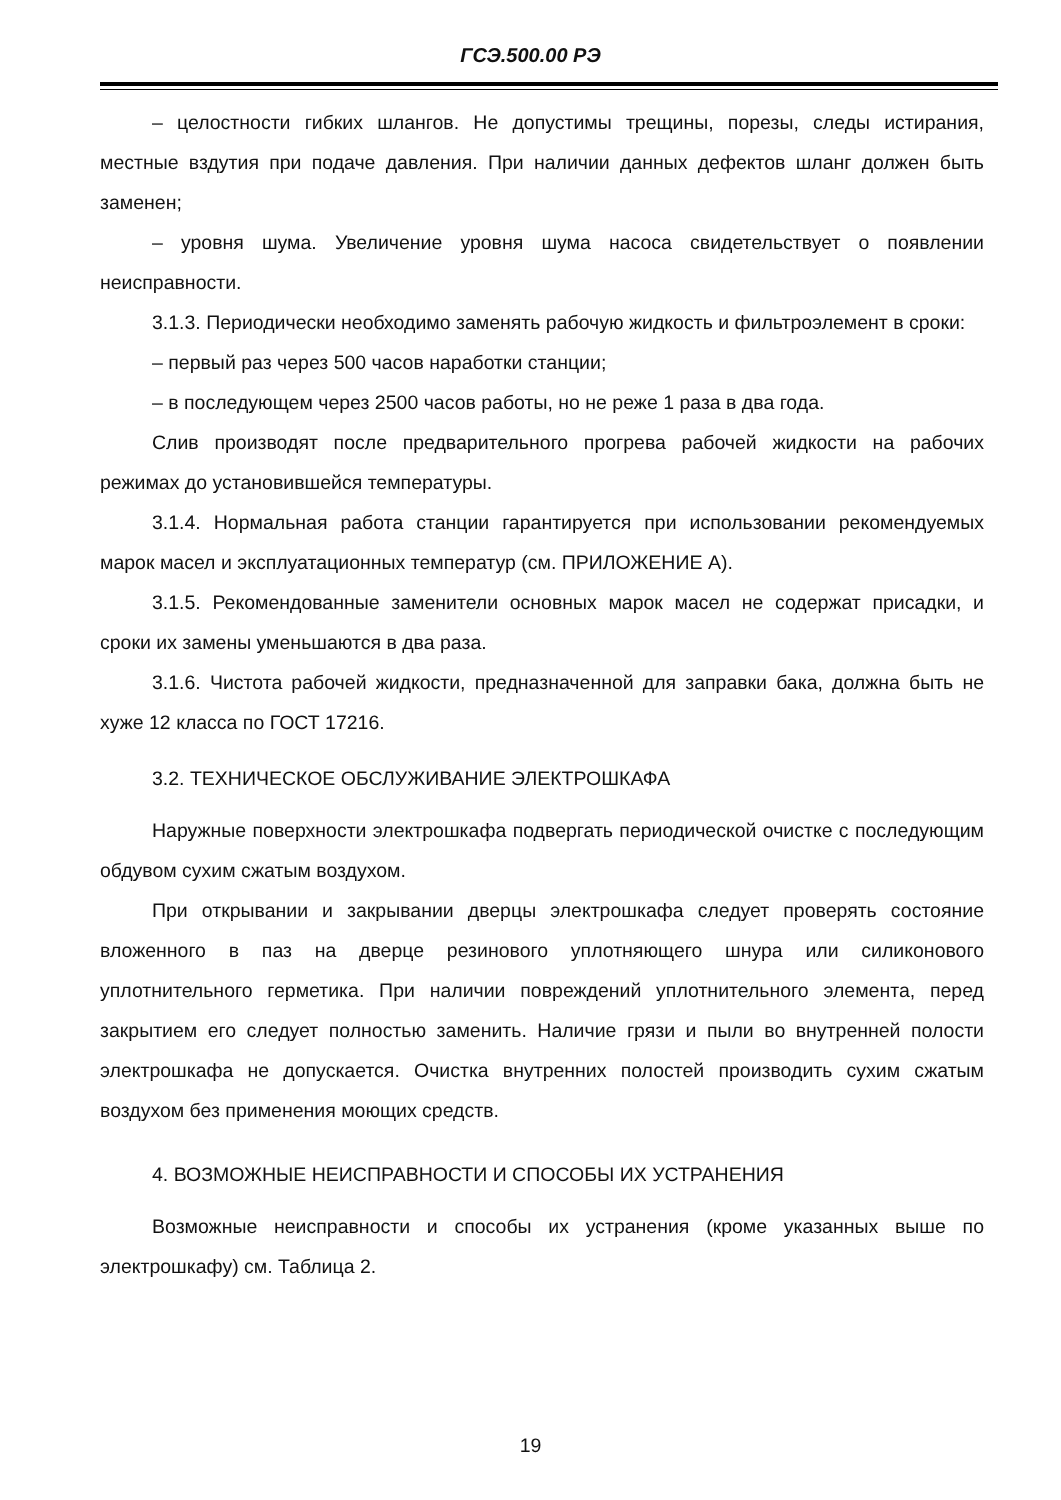ГСЭ.500.00 РЭ
– целостности гибких шлангов. Не допустимы трещины, порезы, следы истирания, местные вздутия при подаче давления. При наличии данных дефектов шланг должен быть заменен;
– уровня шума. Увеличение уровня шума насоса свидетельствует о появлении неисправности.
3.1.3. Периодически необходимо заменять рабочую жидкость и фильтроэлемент в сроки:
– первый раз через 500 часов наработки станции;
– в последующем через 2500 часов работы, но не реже 1 раза в два года.
Слив производят после предварительного прогрева рабочей жидкости на рабочих режимах до установившейся температуры.
3.1.4. Нормальная работа станции гарантируется при использовании рекомендуемых марок масел и эксплуатационных температур (см. ПРИЛОЖЕНИЕ А).
3.1.5. Рекомендованные заменители основных марок масел не содержат присадки, и сроки их замены уменьшаются в два раза.
3.1.6. Чистота рабочей жидкости, предназначенной для заправки бака, должна быть не хуже 12 класса по ГОСТ 17216.
3.2. ТЕХНИЧЕСКОЕ ОБСЛУЖИВАНИЕ ЭЛЕКТРОШКАФА
Наружные поверхности электрошкафа подвергать периодической очистке с последующим обдувом сухим сжатым воздухом.
При открывании и закрывании дверцы электрошкафа следует проверять состояние вложенного в паз на дверце резинового уплотняющего шнура или силиконового уплотнительного герметика. При наличии повреждений уплотнительного элемента, перед закрытием его следует полностью заменить. Наличие грязи и пыли во внутренней полости электрошкафа не допускается. Очистка внутренних полостей производить сухим сжатым воздухом без применения моющих средств.
4. ВОЗМОЖНЫЕ НЕИСПРАВНОСТИ И СПОСОБЫ ИХ УСТРАНЕНИЯ
Возможные неисправности и способы их устранения (кроме указанных выше по электрошкафу) см. Таблица 2.
19